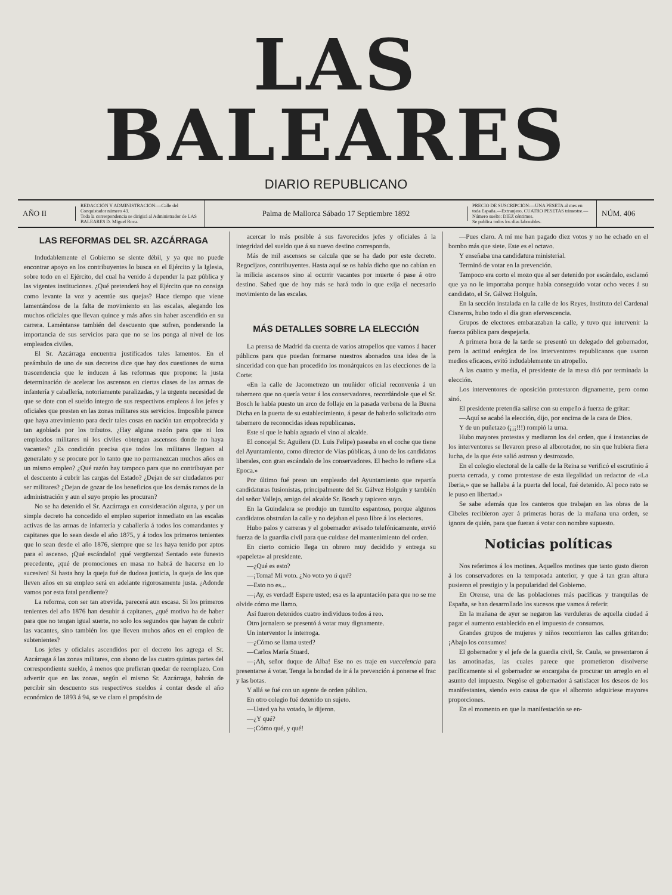LAS BALEARES
DIARIO REPUBLICANO
AÑO II
REDACCIÓN Y ADMINISTRACIÓN:—Calle del Conquistador número 43.
Toda la correspondencia se dirigirá al Administrador de LAS BALEARES D. Miguel Roca.
Palma de Mallorca Sábado 17 Septiembre 1892
PRECIO DE SUSCRIPCIÓN:—UNA PESETA al mes en toda España.—Extranjero, CUATRO PESETAS trimestre.—Número suelto: DIEZ céntimos.
Se publica todos los días laborables.
NÚM. 406
LAS REFORMAS DEL SR. AZCÁRRAGA
Indudablemente el Gobierno se siente débil, y ya que no puede encontrar apoyo en los contribuyentes lo busca en el Ejército y la Iglesia, sobre todo en el Ejército, del cual ha venido á depender la paz pública y las vigentes instituciones. ¿Qué pretenderá hoy el Ejército que no consiga como levante la voz y acentúe sus quejas? Hace tiempo que viene lamentándose de la falta de movimiento en las escalas, alegando los muchos oficiales que llevan quince y más años sin haber ascendido en su carrera. Laméntanse también del descuento que sufren, ponderando la importancia de sus servicios para que no se los ponga al nivel de los empleados civiles.
El Sr. Azcárraga encuentra justificados tales lamentos. En el preámbulo de uno de sus decretos dice que hay dos cuestiones de suma trascendencia que le inducen á las reformas que propone: la justa determinación de acelerar los ascensos en ciertas clases de las armas de infantería y caballería, notoriamente paralizadas, y la urgente necesidad de que se dote con el sueldo íntegro de sus respectivos empleos á los jefes y oficiales que presten en las zonas militares sus servicios. Imposible parece que haya atrevimiento para decir tales cosas en nación tan empobrecida y tan agobiada por los tributos. ¿Hay alguna razón para que ni los empleados militares ni los civiles obtengan ascensos donde no haya vacantes? ¿Es condición precisa que todos los militares lleguen al generalato y se procure por lo tanto que no permanezcan muchos años en un mismo empleo? ¿Qué razón hay tampoco para que no contribuyan por el descuento á cubrir las cargas del Estado? ¿Dejan de ser ciudadanos por ser militares? ¿Dejan de gozar de los beneficios que los demás ramos de la administración y aun el suyo propio les procuran?
No se ha detenido el Sr. Azcárraga en consideración alguna, y por un simple decreto ha concedido el empleo superior inmediato en las escalas activas de las armas de infantería y caballería á todos los comandantes y capitanes que lo sean desde el año 1875, y á todos los primeros tenientes que lo sean desde el año 1876, siempre que se les haya tenido por aptos para el ascenso. ¡Qué escándalo! ¡qué vergüenza! Sentado este funesto precedente, ¡qué de promociones en masa no habrá de hacerse en lo sucesivo! Si hasta hoy la queja fué de dudosa justicia, la queja de los que lleven años en su empleo será en adelante rigorosamente justa. ¿Adonde vamos por esta fatal pendiente?
La reforma, con ser tan atrevida, parecerá aun escasa. Si los primeros tenientes del año 1876 han desubir á capitanes, ¿qué motivo ha de haber para que no tengan igual suerte, no solo los segundos que hayan de cubrir las vacantes, sino también los que lleven muhos años en el empleo de subtenientes?
Los jefes y oficiales ascendidos por el decreto los agrega el Sr. Azcárraga á las zonas militares, con abono de las cuatro quintas partes del correspondiente sueldo, á menos que prefieran quedar de reemplazo. Con advertir que en las zonas, según el mismo Sr. Azcárraga, habrán de percibir sin descuento sus respectivos sueldos á contar desde el año económico de 1893 á 94, se ve claro el propósito de
acercar lo más posible á sus favorecidos jefes y oficiales á la integridad del sueldo que á su nuevo destino corresponda.
Más de mil ascensos se calcula que se ha dado por este decreto. Regocijaos, contribuyentes. Hasta aquí se os había dicho que no cabían en la milicia ascensos sino al ocurrir vacantes por muerte ó pase á otro destino. Sabed que de hoy más se hará todo lo que exija el necesario movimiento de las escalas.
MÁS DETALLES SOBRE LA ELECCIÓN
La prensa de Madrid da cuenta de varios atropellos que vamos á hacer públicos para que puedan formarse nuestros abonados una idea de la sinceridad con que han procedido los monárquicos en las elecciones de la Corte:
«En la calle de Jacometrezo un muñidor oficial reconvenía á un tabernero que no quería votar á los conservadores, recordándole que el Sr. Bosch le había puesto un arco de follaje en la pasada verbena de la Buena Dicha en la puerta de su establecimiento, á pesar de haberlo solicitado otro tabernero de reconocidas ideas republicanas.
Este sí que le había aguado el vino al alcalde.
El concejal Sr. Aguilera (D. Luis Felipe) paseaba en el coche que tiene del Ayuntamiento, como director de Vías públicas, á uno de los candidatos liberales, con gran escándalo de los conservadores. El hecho lo refiere «La Epoca.»
Por último fué preso un empleado del Ayuntamiento que repartía candidaturas fusionistas, principalmente del Sr. Gálvez Holguín y también del señor Vallejo, amigo del alcalde Sr. Bosch y tapicero suyo.
En la Guindalera se produjo un tumulto espantoso, porque algunos candidatos obstruían la calle y no dejaban el paso libre á los electores.
Hubo palos y carreras y el gobernador avisado telefónicamente, envió fuerza de la guardia civil para que cuidase del mantenimiento del orden.
En cierto comicio llega un obrero muy decidido y entrega su «papeleta» al presidente.
—¿Qué es esto?
—¡Toma! Mi voto. ¿No voto yo ú qué?
—Esto no es...
—¡Ay, es verdad! Espere usted; esa es la apuntación para que no se me olvide cómo me llamo.
Así fueron detenidos cuatro individuos todos á reo.
Otro jornalero se presentó á votar muy dignamente.
Un interventor le interroga.
—¿Cómo se llama usted?
—Carlos María Stuard.
—¡Ah, señor duque de Alba! Ese no es traje en vuecelencia para presentarse á votar. Tenga la bondad de ir á la prevención á ponerse el frac y las botas.
Y allá se fué con un agente de orden público.
En otro colegio fué detenido un sujeto.
—Usted ya ha votado, le dijeron.
—¿Y qué?
—¡Cómo qué, y qué!
—Pues claro. A mí me han pagado diez votos y no he echado en el bombo más que siete. Este es el octavo.
Y enseñaba una candidatura ministerial.
Terminó de votar en la prevención.
Tampoco era corto el mozo que al ser detenido por escándalo, esclamó que ya no le importaba porque había conseguido votar ocho veces á su candidato, el Sr. Gálvez Holguín.
En la sección instalada en la calle de los Reyes, Instituto del Cardenal Cisneros, hubo todo el día gran efervescencia.
Grupos de electores embarazaban la calle, y tuvo que intervenir la fuerza pública para despejarla.
A primera hora de la tarde se presentó un delegado del gobernador, pero la actitud enérgica de los interventores republicanos que usaron medios eficaces, evitó indudablemente un atropello.
A las cuatro y media, el presidente de la mesa dió por terminada la elección.
Los interventores de oposición protestaron dignamente, pero como sinó.
El presidente pretendía salirse con su empeño á fuerza de gritar:
—Aquí se acabó la elección, dijo, por encima de la cara de Dios.
Y de un puñetazo (¡¡¡!!!) rompió la urna.
Hubo mayores protestas y mediaron los del orden, que á instancias de los interventores se llevaron preso al alborotador, no sin que hubiera fiera lucha, de la que éste salió astroso y destrozado.
En el colegio electoral de la calle de la Reina se verificó el escrutinio á puerta cerrada, y como protestase de esta ilegalidad un redactor de «La Iberia,» que se hallaba á la puerta del local, fué detenido. Al poco rato se le puso en libertad.»
Se sabe además que los canteros que trabajan en las obras de la Cibeles recibieron ayer á primeras horas de la mañana una orden, se ignora de quién, para que fueran á votar con nombre supuesto.
Noticias políticas
Nos referimos á los motines. Aquellos motines que tanto gusto dieron á los conservadores en la temporada anterior, y que á tan gran altura pusieron el prestigio y la popularidad del Gobierno.
En Orense, una de las poblaciones más pacíficas y tranquilas de España, se han desarrollado los sucesos que vamos á referir.
En la mañana de ayer se negaron las verduleras de aquella ciudad á pagar el aumento establecido en el impuesto de consumos.
Grandes grupos de mujeres y niños recorrieron las calles gritando: ¡Abajo los consumos!
El gobernador y el jefe de la guardia civil, Sr. Caula, se presentaron á las amotinadas, las cuales parece que prometieron disolverse pacíficamente si el gobernador se encargaba de procurar un arreglo en el asunto del impuesto. Negóse el gobernador á satisfacer los deseos de los manifestantes, siendo esto causa de que el alboroto adquiriese mayores proporciones.
En el momento en que la manifestación se en-